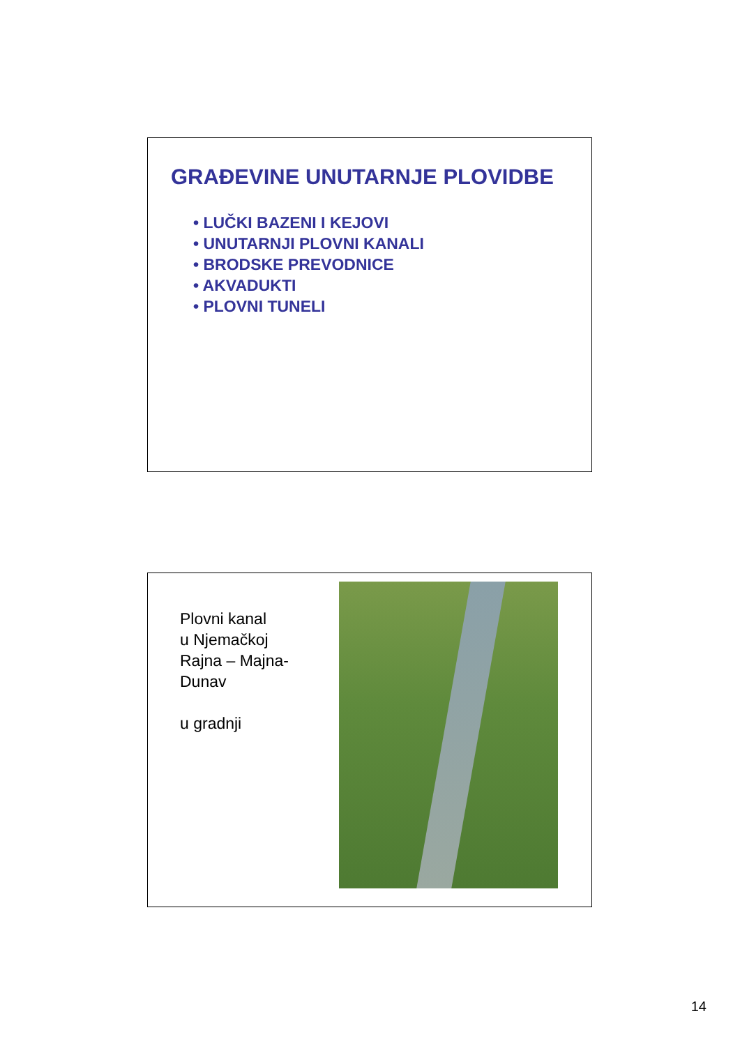GRAĐEVINE UNUTARNJE PLOVIDBE
• LUČKI BAZENI I KEJOVI
• UNUTARNJI PLOVNI KANALI
• BRODSKE PREVODNICE
• AKVADUKTI
• PLOVNI TUNELI
Plovni kanal
u Njemačkoj
Rajna – Majna-
Dunav
u gradnji
14